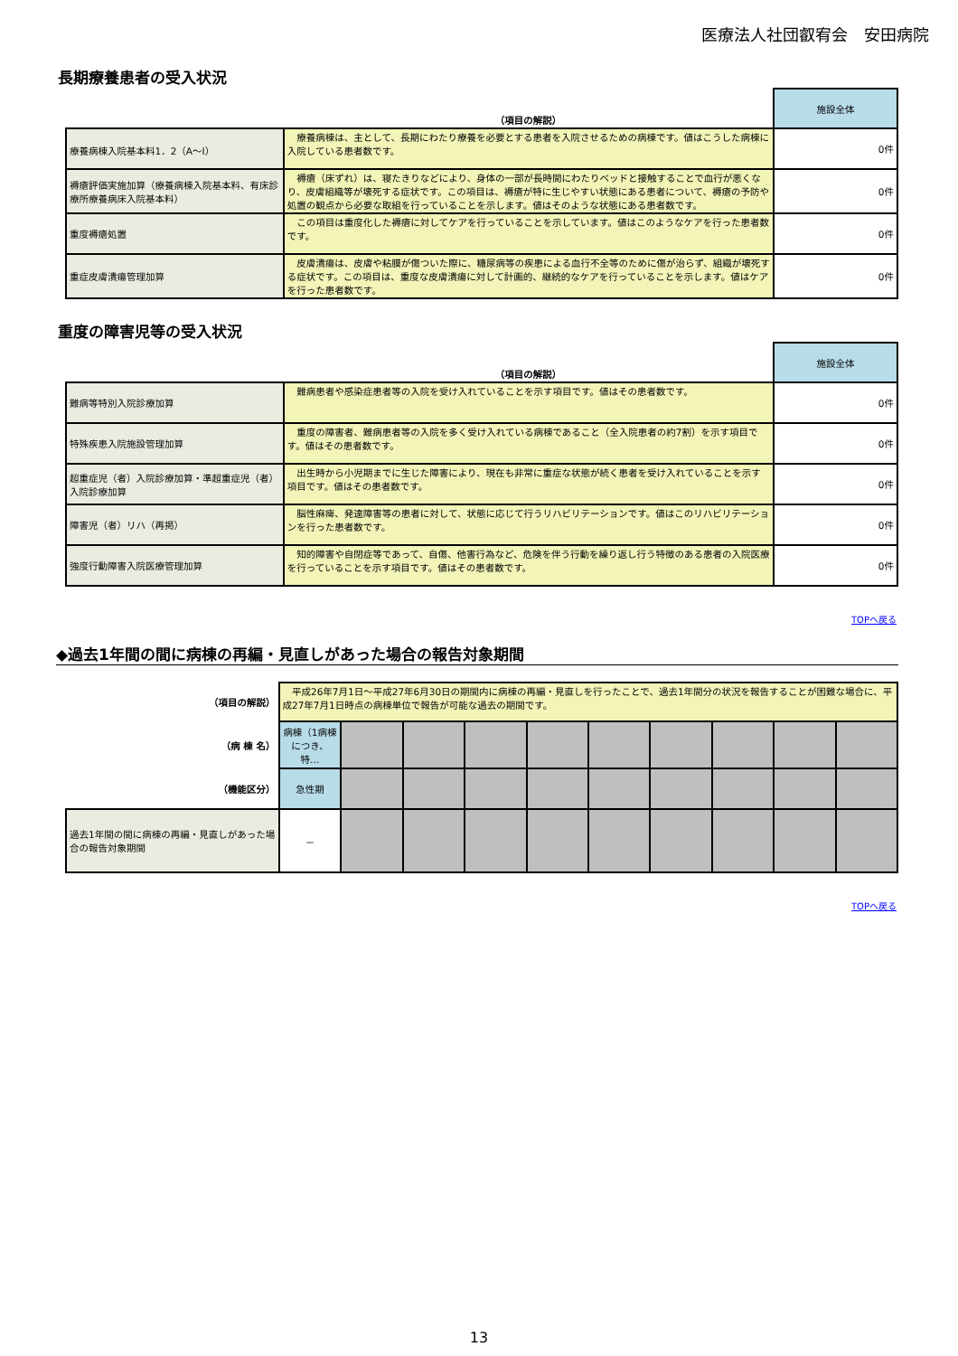医療法人社団叡宥会　安田病院
長期療養患者の受入状況
| | （項目の解説） | 施設全体 |
| 療養病棟入院基本料1．2（A～I） | 療養病棟は、主として、長期にわたり療養を必要とする患者を入院させるための病棟です。値はこうした病棟に入院している患者数です。 | 0件 |
| 褥瘡評価実施加算（療養病棟入院基本料、有床診療所療養病床入院基本料） | 褥瘡（床ずれ）は、寝たきりなどにより、身体の一部が長時間にわたりベッドと接触することで血行が悪くなり、皮膚組織等が壊死する症状です。この項目は、褥瘡が特に生じやすい状態にある患者について、褥瘡の予防や処置の観点から必要な取組を行っていることを示します。値はそのような状態にある患者数です。 | 0件 |
| 重度褥瘡処置 | この項目は重度化した褥瘡に対してケアを行っていることを示しています。値はこのようなケアを行った患者数です。 | 0件 |
| 重症皮膚潰瘍管理加算 | 皮膚潰瘍は、皮膚や粘膜が傷ついた際に、糖尿病等の疾患による血行不全等のために傷が治らず、組織が壊死する症状です。この項目は、重度な皮膚潰瘍に対して計画的、継続的なケアを行っていることを示します。値はケアを行った患者数です。 | 0件 |
重度の障害児等の受入状況
| | （項目の解説） | 施設全体 |
| 難病等特別入院診療加算 | 難病患者や感染症患者等の入院を受け入れていることを示す項目です。値はその患者数です。 | 0件 |
| 特殊疾患入院施設管理加算 | 重度の障害者、難病患者等の入院を多く受け入れている病棟であること（全入院患者の約7割）を示す項目です。値はその患者数です。 | 0件 |
| 超重症児（者）入院診療加算・準超重症児（者）入院診療加算 | 出生時から小児期までに生じた障害により、現在も非常に重症な状態が続く患者を受け入れていることを示す項目です。値はその患者数です。 | 0件 |
| 障害児（者）リハ（再掲） | 脳性麻痺、発達障害等の患者に対して、状態に応じて行うリハビリテーションです。値はこのリハビリテーションを行った患者数です。 | 0件 |
| 強度行動障害入院医療管理加算 | 知的障害や自閉症等であって、自傷、他害行為など、危険を伴う行動を繰り返し行う特徴のある患者の入院医療を行っていることを示す項目です。値はその患者数です。 | 0件 |
TOPへ戻る
◆過去1年間の間に病棟の再編・見直しがあった場合の報告対象期間
| （項目の解説） | 平成26年7月1日～平成27年6月30日の期間内に病棟の再編・見直しを行ったことで、過去1年間分の状況を報告することが困難な場合に、平成27年7月1日時点の病棟単位で報告が可能な過去の期間です。 | | | | | | | | | |
| （病 棟 名） | 病棟（1病棟につき、特… | | | | | | | | | |
| （機能区分） | 急性期 | | | | | | | | | |
| 過去1年間の間に病棟の再編・見直しがあった場合の報告対象期間 | － | | | | | | | | | |
TOPへ戻る
13